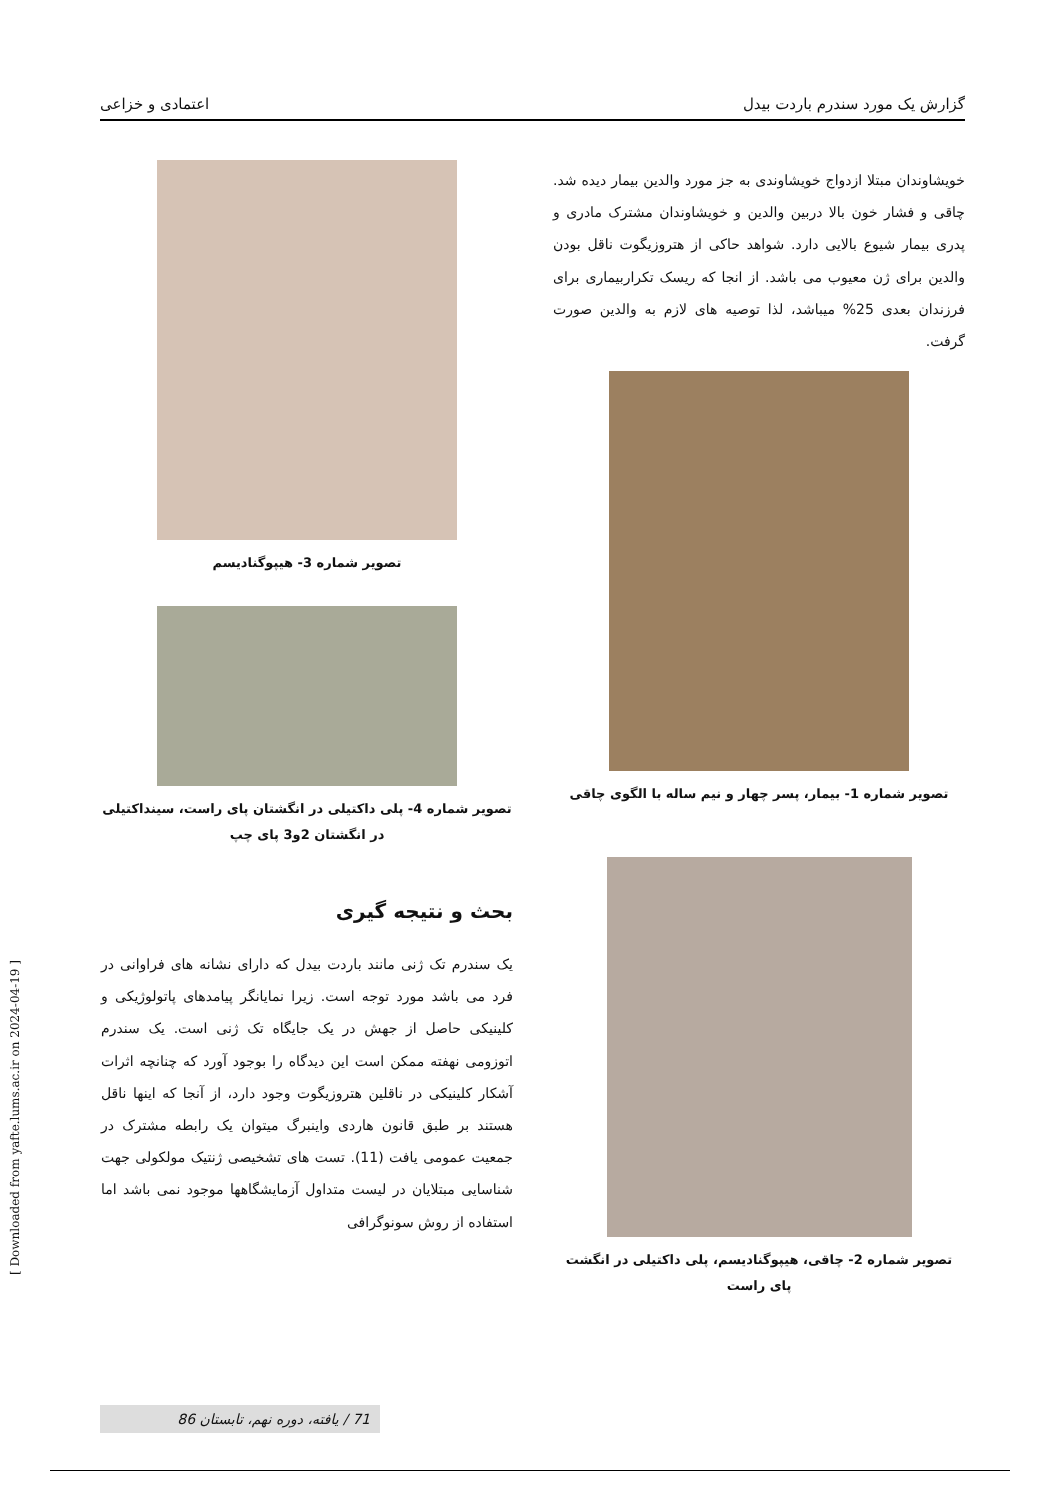گزارش یک مورد سندرم باردت بیدل اعتمادی و خزاعی
خویشاوندان مبتلا ازدواج خویشاوندی به جز مورد والدین بیمار دیده شد. چاقی و فشار خون بالا دربین والدین و خویشاوندان مشترک مادری و پدری بیمار شیوع بالایی دارد. شواهد حاکی از هتروزیگوت ناقل بودن والدین برای ژن معیوب می باشد. از انجا که ریسک تکراربیماری برای فرزندان بعدی 25% میباشد، لذا توصیه های لازم به والدین صورت گرفت.
تصویر شماره 1- بیمار، پسر چهار و نیم ساله با الگوی چاقی
تصویر شماره 2- چاقی، هیپوگنادیسم، پلی داکتیلی در انگشت پای راست
تصویر شماره 3- هیپوگنادیسم
تصویر شماره 4- پلی داکتیلی در انگشتان پای راست، سینداکتیلی در انگشتان 2و3 پای چپ
بحث و نتیجه گیری
یک سندرم تک ژنی مانند باردت بیدل که دارای نشانه های فراوانی در فرد می باشد مورد توجه است. زیرا نمایانگر پیامدهای پاتولوژیکی و کلینیکی حاصل از جهش در یک جایگاه تک ژنی است. یک سندرم اتوزومی نهفته ممکن است این دیدگاه را بوجود آورد که چنانچه اثرات آشکار کلینیکی در ناقلین هتروزیگوت وجود دارد، از آنجا که اینها ناقل هستند بر طبق قانون هاردی واینبرگ میتوان یک رابطه مشترک در جمعیت عمومی یافت (11). تست های تشخیصی ژنتیک مولکولی جهت شناسایی مبتلایان در لیست متداول آزمایشگاهها موجود نمی باشد اما استفاده از روش سونوگرافی
[ Downloaded from yafte.lums.ac.ir on 2024-04-19 ]
71 / یافته، دوره نهم، تابستان 86